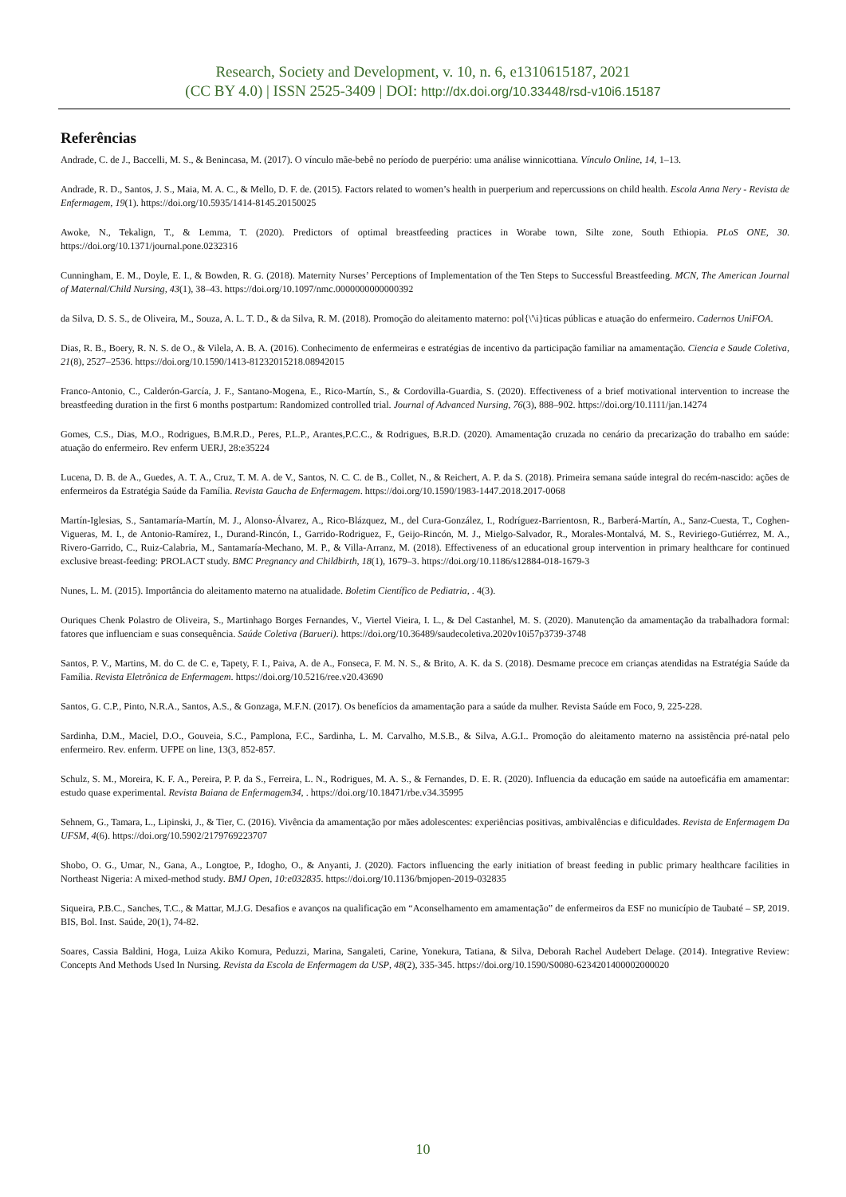Research, Society and Development, v. 10, n. 6, e1310615187, 2021
(CC BY 4.0) | ISSN 2525-3409 | DOI: http://dx.doi.org/10.33448/rsd-v10i6.15187
Referências
Andrade, C. de J., Baccelli, M. S., & Benincasa, M. (2017). O vínculo mãe-bebê no período de puerpério: uma análise winnicottiana. Vínculo Online, 14, 1–13.
Andrade, R. D., Santos, J. S., Maia, M. A. C., & Mello, D. F. de. (2015). Factors related to women’s health in puerperium and repercussions on child health. Escola Anna Nery - Revista de Enfermagem, 19(1). https://doi.org/10.5935/1414-8145.20150025
Awoke, N., Tekalign, T., & Lemma, T. (2020). Predictors of optimal breastfeeding practices in Worabe town, Silte zone, South Ethiopia. PLoS ONE, 30. https://doi.org/10.1371/journal.pone.0232316
Cunningham, E. M., Doyle, E. I., & Bowden, R. G. (2018). Maternity Nurses’ Perceptions of Implementation of the Ten Steps to Successful Breastfeeding. MCN, The American Journal of Maternal/Child Nursing, 43(1), 38–43. https://doi.org/10.1097/nmc.0000000000000392
da Silva, D. S. S., de Oliveira, M., Souza, A. L. T. D., & da Silva, R. M. (2018). Promoção do aleitamento materno: pol{\'\i}ticas públicas e atuação do enfermeiro. Cadernos UniFOA.
Dias, R. B., Boery, R. N. S. de O., & Vilela, A. B. A. (2016). Conhecimento de enfermeiras e estratégias de incentivo da participação familiar na amamentação. Ciencia e Saude Coletiva, 21(8), 2527–2536. https://doi.org/10.1590/1413-81232015218.08942015
Franco-Antonio, C., Calderón-García, J. F., Santano-Mogena, E., Rico-Martín, S., & Cordovilla-Guardia, S. (2020). Effectiveness of a brief motivational intervention to increase the breastfeeding duration in the first 6 months postpartum: Randomized controlled trial. Journal of Advanced Nursing, 76(3), 888–902. https://doi.org/10.1111/jan.14274
Gomes, C.S., Dias, M.O., Rodrigues, B.M.R.D., Peres, P.L.P., Arantes,P.C.C., & Rodrigues, B.R.D. (2020). Amamentação cruzada no cenário da precarização do trabalho em saúde: atuação do enfermeiro. Rev enferm UERJ, 28:e35224
Lucena, D. B. de A., Guedes, A. T. A., Cruz, T. M. A. de V., Santos, N. C. C. de B., Collet, N., & Reichert, A. P. da S. (2018). Primeira semana saúde integral do recém-nascido: ações de enfermeiros da Estratégia Saúde da Família. Revista Gaucha de Enfermagem. https://doi.org/10.1590/1983-1447.2018.2017-0068
Martín-Iglesias, S., Santamaría-Martín, M. J., Alonso-Álvarez, A., Rico-Blázquez, M., del Cura-González, I., Rodríguez-Barrientosn, R., Barberá-Martín, A., Sanz-Cuesta, T., Coghen-Vigueras, M. I., de Antonio-Ramírez, I., Durand-Rincón, I., Garrido-Rodriguez, F., Geijo-Rincón, M. J., Mielgo-Salvador, R., Morales-Montalvá, M. S., Reviriego-Gutiérrez, M. A., Rivero-Garrido, C., Ruiz-Calabria, M., Santamaría-Mechano, M. P., & Villa-Arranz, M. (2018). Effectiveness of an educational group intervention in primary healthcare for continued exclusive breast-feeding: PROLACT study. BMC Pregnancy and Childbirth, 18(1), 1679–3. https://doi.org/10.1186/s12884-018-1679-3
Nunes, L. M. (2015). Importância do aleitamento materno na atualidade. Boletim Científico de Pediatria, . 4(3).
Ouriques Chenk Polastro de Oliveira, S., Martinhago Borges Fernandes, V., Viertel Vieira, I. L., & Del Castanhel, M. S. (2020). Manutenção da amamentação da trabalhadora formal: fatores que influenciam e suas consequência. Saúde Coletiva (Barueri). https://doi.org/10.36489/saudecoletiva.2020v10i57p3739-3748
Santos, P. V., Martins, M. do C. de C. e, Tapety, F. I., Paiva, A. de A., Fonseca, F. M. N. S., & Brito, A. K. da S. (2018). Desmame precoce em crianças atendidas na Estratégia Saúde da Família. Revista Eletrônica de Enfermagem. https://doi.org/10.5216/ree.v20.43690
Santos, G. C.P., Pinto, N.R.A., Santos, A.S., & Gonzaga, M.F.N. (2017). Os benefícios da amamentação para a saúde da mulher. Revista Saúde em Foco, 9, 225-228.
Sardinha, D.M., Maciel, D.O., Gouveia, S.C., Pamplona, F.C., Sardinha, L. M. Carvalho, M.S.B., & Silva, A.G.I.. Promoção do aleitamento materno na assistência pré-natal pelo enfermeiro. Rev. enferm. UFPE on line, 13(3, 852-857.
Schulz, S. M., Moreira, K. F. A., Pereira, P. P. da S., Ferreira, L. N., Rodrigues, M. A. S., & Fernandes, D. E. R. (2020). Influencia da educação em saúde na autoeficáfia em amamentar: estudo quase experimental. Revista Baiana de Enfermagem34, . https://doi.org/10.18471/rbe.v34.35995
Sehnem, G., Tamara, L., Lipinski, J., & Tier, C. (2016). Vivência da amamentação por mães adolescentes: experiências positivas, ambivalências e dificuldades. Revista de Enfermagem Da UFSM, 4(6). https://doi.org/10.5902/2179769223707
Shobo, O. G., Umar, N., Gana, A., Longtoe, P., Idogho, O., & Anyanti, J. (2020). Factors influencing the early initiation of breast feeding in public primary healthcare facilities in Northeast Nigeria: A mixed-method study. BMJ Open, 10:e032835. https://doi.org/10.1136/bmjopen-2019-032835
Siqueira, P.B.C., Sanches, T.C., & Mattar, M.J.G. Desafios e avanços na qualificação em “Aconselhamento em amamentação” de enfermeiros da ESF no município de Taubaté – SP, 2019. BIS, Bol. Inst. Saúde, 20(1), 74-82.
Soares, Cassia Baldini, Hoga, Luiza Akiko Komura, Peduzzi, Marina, Sangaleti, Carine, Yonekura, Tatiana, & Silva, Deborah Rachel Audebert Delage. (2014). Integrative Review: Concepts And Methods Used In Nursing. Revista da Escola de Enfermagem da USP, 48(2), 335-345. https://doi.org/10.1590/S0080-6234201400002000020
10